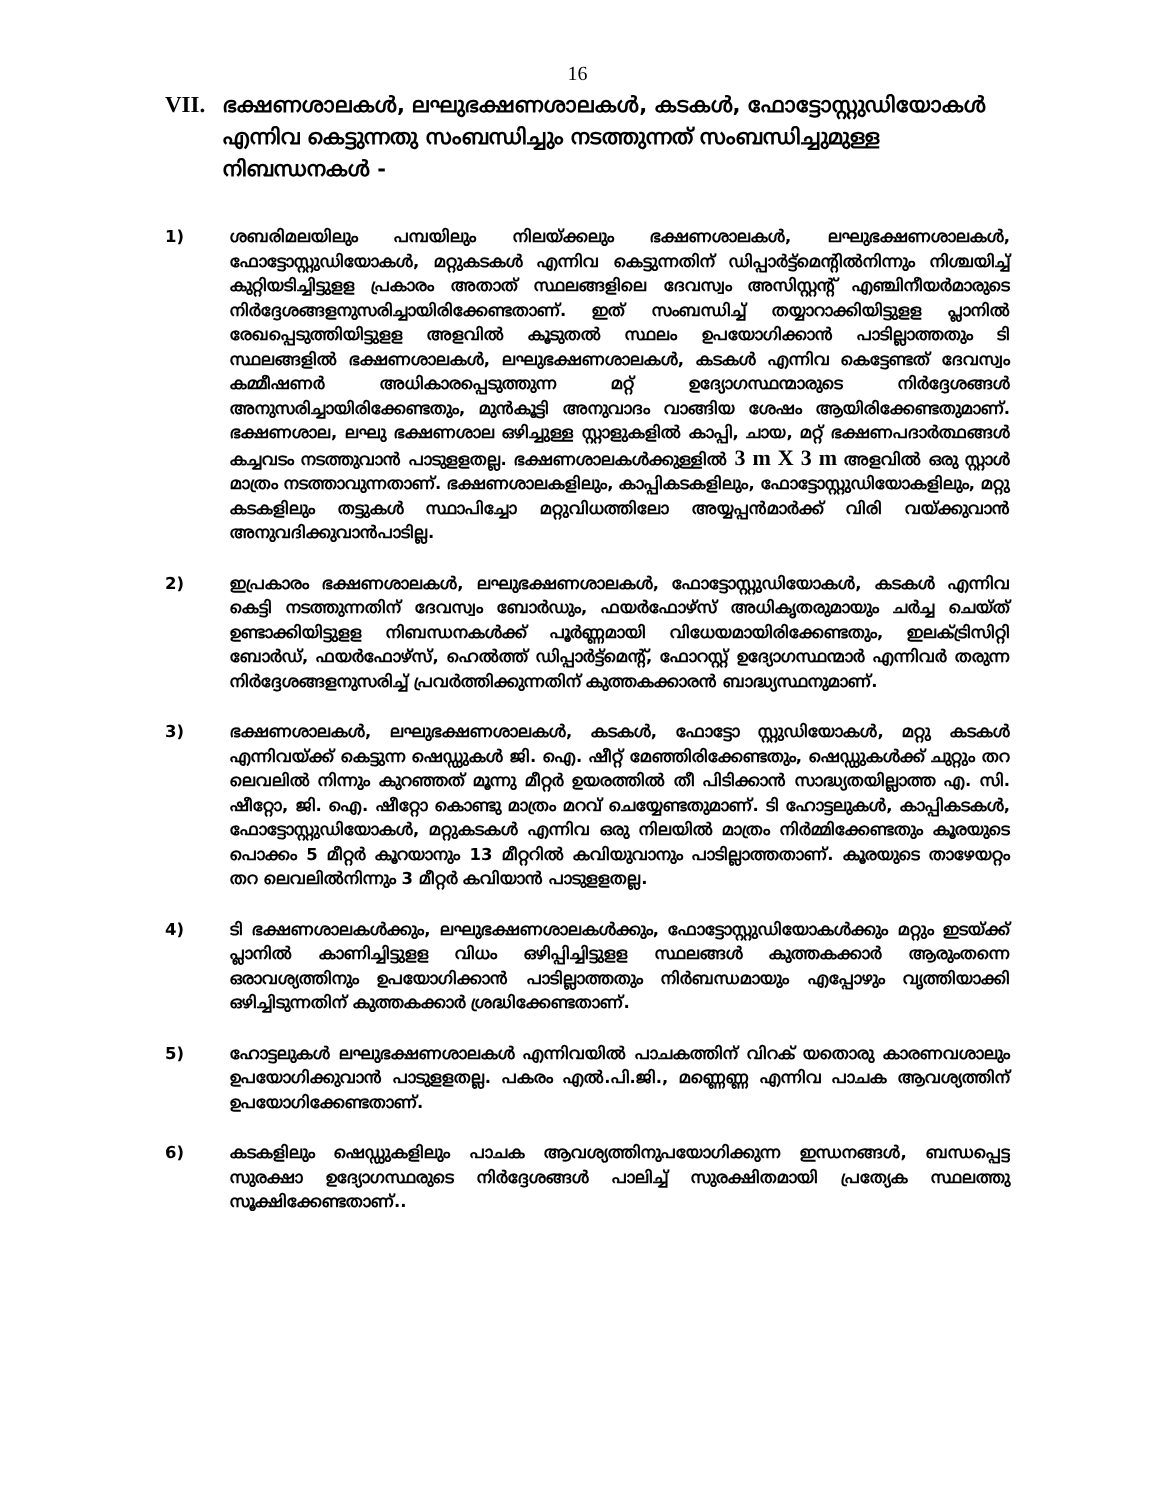16
VII. ഭക്ഷണശാലകൾ, ലഘുഭക്ഷണശാലകൾ, കടകൾ, ഫോട്ടോസ്റ്റുഡിയോകൾ എന്നിവ കെട്ടുന്നതു സംബന്ധിച്ചും നടത്തുന്നത് സംബന്ധിച്ചുമുള്ള നിബന്ധനകൾ -
1) ശബരിമലയിലും പമ്പയിലും നിലയ്ക്കലും ഭക്ഷണശാലകൾ, ലഘുഭക്ഷണശാലകൾ, ഫോട്ടോസ്റ്റുഡിയോകൾ, മറ്റുകടകൾ എന്നിവ കെട്ടുന്നതിന് ഡിപ്പാർട്ട്മെന്റിൽനിന്നും നിശ്ചയിച്ച് കുറ്റിയടിച്ചിട്ടുളള പ്രകാരം അതാത് സ്ഥലങ്ങളിലെ ദേവസ്വം അസിസ്റ്റന്റ് എഞ്ചിനീയർമാരുടെ നിർദ്ദേശങ്ങളനുസരിച്ചായിരിക്കേണ്ടതാണ്. ഇത് സംബന്ധിച്ച് തയ്യാറാക്കിയിട്ടുളള പ്ലാനിൽ രേഖപ്പെടുത്തിയിട്ടുളള അളവിൽ കൂടുതൽ സ്ഥലം ഉപയോഗിക്കാൻ പാടില്ലാത്തതും ടി സ്ഥലങ്ങളിൽ ഭക്ഷണശാലകൾ, ലഘുഭക്ഷണശാലകൾ, കടകൾ എന്നിവ കെട്ടേണ്ടത് ദേവസ്വം കമ്മീഷണർ അധികാരപ്പെടുത്തുന്ന മറ്റ് ഉദ്യോഗസ്ഥന്മാരുടെ നിർദ്ദേശങ്ങൾ അനുസരിച്ചായിരിക്കേണ്ടതും, മുൻകൂട്ടി അനുവാദം വാങ്ങിയ ശേഷം ആയിരിക്കേണ്ടതുമാണ്. ഭക്ഷണശാല, ലഘു ഭക്ഷണശാല ഒഴിച്ചുള്ള സ്റ്റാളുകളിൽ കാപ്പി, ചായ, മറ്റ് ഭക്ഷണപദാർത്ഥങ്ങൾ കച്ചവടം നടത്തുവാൻ പാടുളളതല്ല. ഭക്ഷണശാലകൾക്കുള്ളിൽ 3 m X 3 m അളവിൽ ഒരു സ്റ്റാൾ മാത്രം നടത്താവുന്നതാണ്. ഭക്ഷണശാലകളിലും, കാപ്പികടകളിലും, ഫോട്ടോസ്റ്റുഡിയോകളിലും, മറ്റു കടകളിലും തട്ടുകൾ സ്ഥാപിച്ചോ മറ്റുവിധത്തിലോ അയ്യപ്പൻമാർക്ക് വിരി വയ്ക്കുവാൻ അനുവദിക്കുവാൻപാടില്ല.
2) ഇപ്രകാരം ഭക്ഷണശാലകൾ, ലഘുഭക്ഷണശാലകൾ, ഫോട്ടോസ്റ്റുഡിയോകൾ, കടകൾ എന്നിവ കെട്ടി നടത്തുന്നതിന് ദേവസ്വം ബോർഡും, ഫയർഫോഴ്സ് അധികൃതരുമായും ചർച്ച ചെയ്ത് ഉണ്ടാക്കിയിട്ടുളള നിബന്ധനകൾക്ക് പൂർണ്ണമായി വിധേയമായിരിക്കേണ്ടതും, ഇലക്ട്രിസിറ്റി ബോർഡ്, ഫയർഫോഴ്സ്, ഹെൽത്ത് ഡിപ്പാർട്ട്മെന്റ്, ഫോറസ്റ്റ് ഉദ്യോഗസ്ഥന്മാർ എന്നിവർ തരുന്ന നിർദ്ദേശങ്ങളനുസരിച്ച് പ്രവർത്തിക്കുന്നതിന് കുത്തകക്കാരൻ ബാദ്ധ്യസ്ഥനുമാണ്.
3) ഭക്ഷണശാലകൾ, ലഘുഭക്ഷണശാലകൾ, കടകൾ, ഫോട്ടോ സ്റ്റുഡിയോകൾ, മറ്റു കടകൾ എന്നിവയ്ക്ക് കെട്ടുന്ന ഷെഡ്ഡുകൾ ജി. ഐ. ഷീറ്റ് മേഞ്ഞിരിക്കേണ്ടതും, ഷെഡ്ഡുകൾക്ക് ചുറ്റും തറ ലെവലിൽ നിന്നും കുറഞ്ഞത് മൂന്നു മീറ്റർ ഉയരത്തിൽ തീ പിടിക്കാൻ സാദ്ധ്യതയില്ലാത്ത എ. സി. ഷീറ്റോ, ജി. ഐ. ഷീറ്റോ കൊണ്ടു മാത്രം മറവ് ചെയ്യേണ്ടതുമാണ്. ടി ഹോട്ടലുകൾ, കാപ്പികടകൾ, ഫോട്ടോസ്റ്റുഡിയോകൾ, മറ്റുകടകൾ എന്നിവ ഒരു നിലയിൽ മാത്രം നിർമ്മിക്കേണ്ടതും കൂരയുടെ പൊക്കം 5 മീറ്റർ കൂറയാനും 13 മീറ്ററിൽ കവിയുവാനും പാടില്ലാത്തതാണ്. കൂരയുടെ താഴേയറ്റം തറ ലെവലിൽനിന്നും 3 മീറ്റർ കവിയാൻ പാടുളളതല്ല.
4) ടി ഭക്ഷണശാലകൾക്കും, ലഘുഭക്ഷണശാലകൾക്കും, ഫോട്ടോസ്റ്റുഡിയോകൾക്കും മറ്റും ഇടയ്ക്ക് പ്ലാനിൽ കാണിച്ചിട്ടുളള വിധം ഒഴിപ്പിച്ചിട്ടുളള സ്ഥലങ്ങൾ കുത്തകക്കാർ ആരുംതന്നെ ഒരാവശ്യത്തിനും ഉപയോഗിക്കാൻ പാടില്ലാത്തതും നിർബന്ധമായും എപ്പോഴും വൃത്തിയാക്കി ഒഴിച്ചിടുന്നതിന് കുത്തകക്കാർ ശ്രദ്ധിക്കേണ്ടതാണ്.
5) ഹോട്ടലുകൾ ലഘുഭക്ഷണശാലകൾ എന്നിവയിൽ പാചകത്തിന് വിറക് യതൊരു കാരണവശാലും ഉപയോഗിക്കുവാൻ പാടുളളതല്ല. പകരം എൽ.പി.ജി., മണ്ണെണ്ണ എന്നിവ പാചക ആവശ്യത്തിന് ഉപയോഗിക്കേണ്ടതാണ്.
6) കടകളിലും ഷെഡ്ഡുകളിലും പാചക ആവശ്യത്തിനുപയോഗിക്കുന്ന ഇന്ധനങ്ങൾ, ബന്ധപ്പെട്ട സുരക്ഷാ ഉദ്യോഗസ്ഥരുടെ നിർദ്ദേശങ്ങൾ പാലിച്ച് സുരക്ഷിതമായി പ്രത്യേക സ്ഥലത്തു സൂക്ഷിക്കേണ്ടതാണ്..